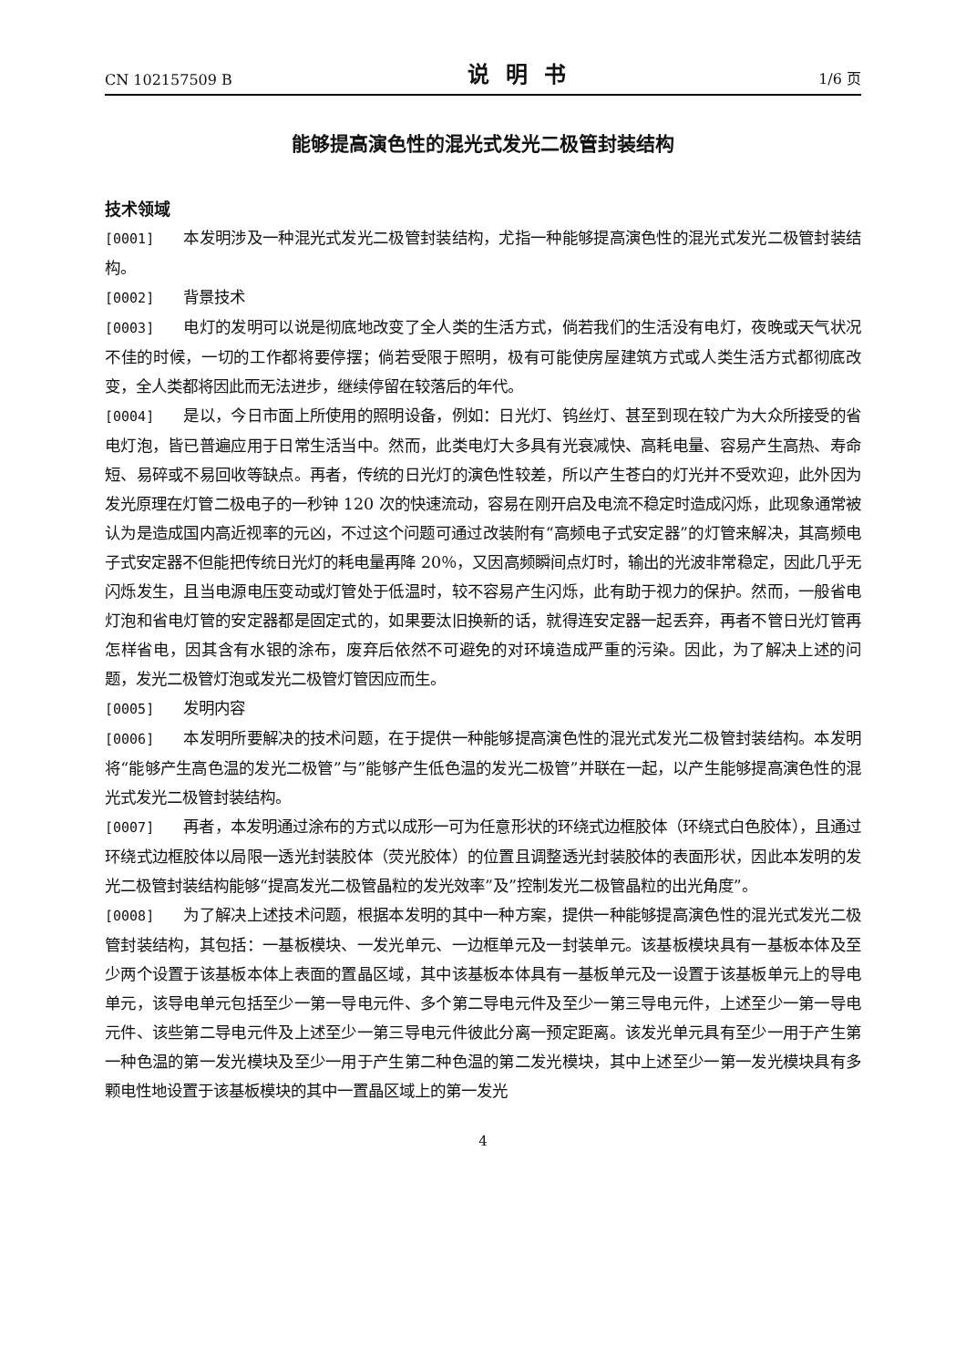CN 102157509 B 说明书 1/6 页
能够提高演色性的混光式发光二极管封装结构
技术领域
[0001] 本发明涉及一种混光式发光二极管封装结构，尤指一种能够提高演色性的混光式发光二极管封装结构。
[0002] 背景技术
[0003] 电灯的发明可以说是彻底地改变了全人类的生活方式，倘若我们的生活没有电灯，夜晚或天气状况不佳的时候，一切的工作都将要停摆；倘若受限于照明，极有可能使房屋建筑方式或人类生活方式都彻底改变，全人类都将因此而无法进步，继续停留在较落后的年代。
[0004] 是以，今日市面上所使用的照明设备，例如：日光灯、钨丝灯、甚至到现在较广为大众所接受的省电灯泡，皆已普遍应用于日常生活当中。然而，此类电灯大多具有光衰减快、高耗电量、容易产生高热、寿命短、易碎或不易回收等缺点。再者，传统的日光灯的演色性较差，所以产生苍白的灯光并不受欢迎，此外因为发光原理在灯管二极电子的一秒钟 120 次的快速流动，容易在刚开启及电流不稳定时造成闪烁，此现象通常被认为是造成国内高近视率的元凶，不过这个问题可通过改装附有“高频电子式安定器”的灯管来解决，其高频电子式安定器不但能把传统日光灯的耗电量再降 20％，又因高频瞬间点灯时，输出的光波非常稳定，因此几乎无闪烁发生，且当电源电压变动或灯管处于低温时，较不容易产生闪烁，此有助于视力的保护。然而，一般省电灯泡和省电灯管的安定器都是固定式的，如果要汰旧换新的话，就得连安定器一起丢弃，再者不管日光灯管再怎样省电，因其含有水银的涂布，废弃后依然不可避免的对环境造成严重的污染。因此，为了解决上述的问题，发光二极管灯泡或发光二极管灯管因应而生。
[0005] 发明内容
[0006] 本发明所要解决的技术问题，在于提供一种能够提高演色性的混光式发光二极管封装结构。本发明将“能够产生高色温的发光二极管”与”能够产生低色温的发光二极管”并联在一起，以产生能够提高演色性的混光式发光二极管封装结构。
[0007] 再者，本发明通过涂布的方式以成形一可为任意形状的环绕式边框胶体（环绕式白色胶体），且通过环绕式边框胶体以局限一透光封装胶体（荧光胶体）的位置且调整透光封装胶体的表面形状，因此本发明的发光二极管封装结构能够“提高发光二极管晶粒的发光效率”及”控制发光二极管晶粒的出光角度”。
[0008] 为了解决上述技术问题，根据本发明的其中一种方案，提供一种能够提高演色性的混光式发光二极管封装结构，其包括：一基板模块、一发光单元、一边框单元及一封装单元。该基板模块具有一基板本体及至少两个设置于该基板本体上表面的置晶区域，其中该基板本体具有一基板单元及一设置于该基板单元上的导电单元，该导电单元包括至少一第一导电元件、多个第二导电元件及至少一第三导电元件，上述至少一第一导电元件、该些第二导电元件及上述至少一第三导电元件彼此分离一预定距离。该发光单元具有至少一用于产生第一种色温的第一发光模块及至少一用于产生第二种色温的第二发光模块，其中上述至少一第一发光模块具有多颗电性地设置于该基板模块的其中一置晶区域上的第一发光
4